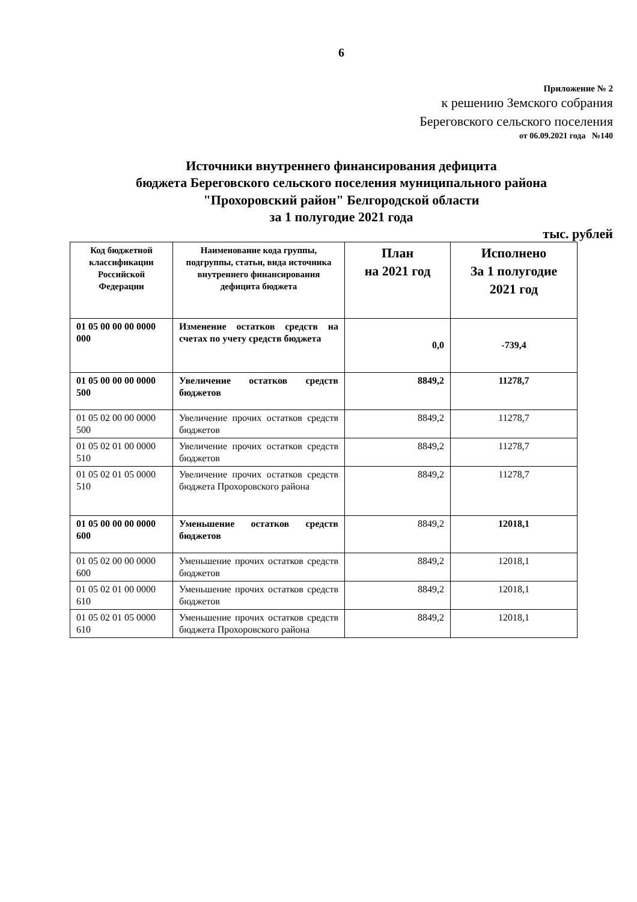6
Приложение № 2
к решению Земского собрания
Береговского сельского поселения
от 06.09.2021 года №140
Источники внутреннего финансирования дефицита
бюджета Береговского сельского поселения муниципального района
"Прохоровский район" Белгородской области
за 1 полугодие 2021 года
тыс. рублей
| Код бюджетной классификации Российской Федерации | Наименование кода группы, подгруппы, статьи, вида источника внутреннего финансирования дефицита бюджета | План на 2021 год | Исполнено За 1 полугодие 2021 год |
| --- | --- | --- | --- |
| 01 05 00 00 00 0000 000 | Изменение остатков средств на счетах по учету средств бюджета | 0,0 | -739,4 |
| 01 05 00 00 00 0000 500 | Увеличение остатков средств бюджетов | 8849,2 | 11278,7 |
| 01 05 02 00 00 0000 500 | Увеличение прочих остатков средств бюджетов | 8849,2 | 11278,7 |
| 01 05 02 01 00 0000 510 | Увеличение прочих остатков средств бюджетов | 8849,2 | 11278,7 |
| 01 05 02 01 05 0000 510 | Увеличение прочих остатков средств бюджета Прохоровского района | 8849,2 | 11278,7 |
| 01 05 00 00 00 0000 600 | Уменьшение остатков средств бюджетов | 8849,2 | 12018,1 |
| 01 05 02 00 00 0000 600 | Уменьшение прочих остатков средств бюджетов | 8849,2 | 12018,1 |
| 01 05 02 01 00 0000 610 | Уменьшение прочих остатков средств бюджетов | 8849,2 | 12018,1 |
| 01 05 02 01 05 0000 610 | Уменьшение прочих остатков средств бюджета Прохоровского района | 8849,2 | 12018,1 |